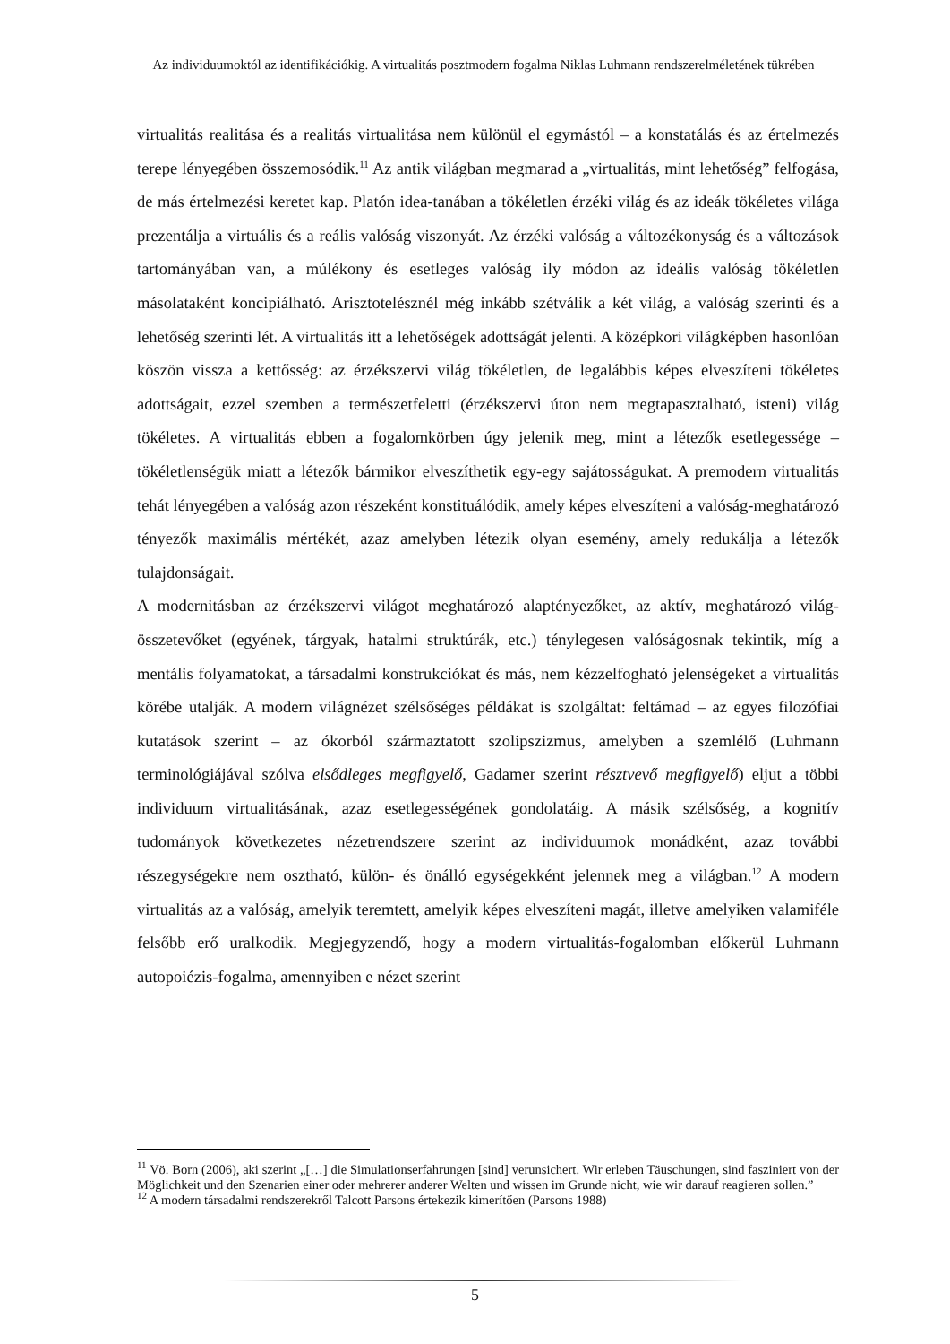Az individuumoktól az identifikációkig. A virtualitás posztmodern fogalma Niklas Luhmann rendszerelméletének tükrében
virtualitás realitása és a realitás virtualitása nem különül el egymástól – a konstatálás és az értelmezés terepe lényegében összemosódik.<sup>11</sup> Az antik világban megmarad a „virtualitás, mint lehetőség” felfogása, de más értelmezési keretet kap. Platón idea-tanában a tökéletlen érzéki világ és az ideák tökéletes világa prezentálja a virtuális és a reális valóság viszonyát. Az érzéki valóság a változékonyság és a változások tartományában van, a múlékony és esetleges valóság ily módon az ideális valóság tökéletlen másolataként koncipiálható. Arisztotelésznél még inkább szétválik a két világ, a valóság szerinti és a lehetőség szerinti lét. A virtualitás itt a lehetőségek adottságát jelenti. A középkori világképben hasonlóan köszön vissza a kettősség: az érzékszervi világ tökéletlen, de legalábbis képes elveszíteni tökéletes adottságait, ezzel szemben a természetfeletti (érzékszervi úton nem megtapasztalható, isteni) világ tökéletes. A virtualitás ebben a fogalomkörben úgy jelenik meg, mint a létezők esetlegessége – tökéletlenségük miatt a létezők bármikor elveszíthetik egy-egy sajátosságukat. A premodern virtualitás tehát lényegében a valóság azon részeként konstituálódik, amely képes elveszíteni a valóság-meghatározó tényezők maximális mértékét, azaz amelyben létezik olyan esemény, amely redukálja a létezők tulajdonságait.
A modernitásban az érzékszervi világot meghatározó alaptényezőket, az aktív, meghatározó világ-összetevőket (egyének, tárgyak, hatalmi struktúrák, etc.) ténylegesen valóságosnak tekintik, míg a mentális folyamatokat, a társadalmi konstrukciókat és más, nem kézzelfogható jelenségeket a virtualitás körébe utalják. A modern világnézet szélsőséges példákat is szolgáltat: feltámad – az egyes filozófiai kutatások szerint – az ókorból származtatott szolipszizmus, amelyben a szemlélő (Luhmann terminológiájával szólva elsődleges megfigyelő, Gadamer szerint résztvevő megfigyelő) eljut a többi individuum virtualitásának, azaz esetlegességének gondolatáig. A másik szélsőség, a kognitív tudományok következetes nézetrendszere szerint az individuumok monádként, azaz további részegységekre nem osztható, külön- és önálló egységekként jelennek meg a világban.<sup>12</sup> A modern virtualitás az a valóság, amelyik teremtett, amelyik képes elveszíteni magát, illetve amelyiken valamiféle felsőbb erő uralkodik. Megjegyzendő, hogy a modern virtualitás-fogalomban előkerül Luhmann autopoiézis-fogalma, amennyiben e nézet szerint
<sup>11</sup> Vö. Born (2006), aki szerint „[…] die Simulationserfahrungen [sind] verunsichert. Wir erleben Täuschungen, sind fasziniert von der Möglichkeit und den Szenarien einer oder mehrerer anderer Welten und wissen im Grunde nicht, wie wir darauf reagieren sollen.”
<sup>12</sup> A modern társadalmi rendszerekről Talcott Parsons értekezik kimerítően (Parsons 1988)
5